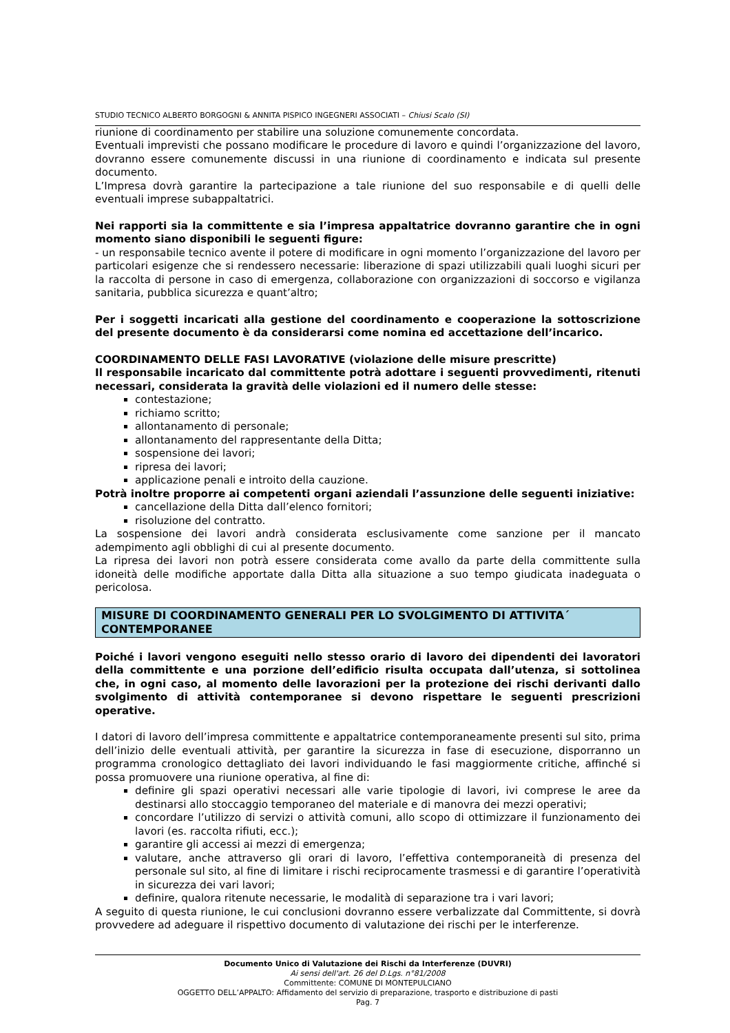STUDIO TECNICO ALBERTO BORGOGNI & ANNITA PISPICO INGEGNERI ASSOCIATI – Chiusi Scalo (SI)
riunione di coordinamento per stabilire una soluzione comunemente concordata.
Eventuali imprevisti che possano modificare le procedure di lavoro e quindi l’organizzazione del lavoro, dovranno essere comunemente discussi in una riunione di coordinamento e indicata sul presente documento.
L’Impresa dovrà garantire la partecipazione a tale riunione del suo responsabile e di quelli delle eventuali imprese subappaltatrici.
Nei rapporti sia la committente e sia l’impresa appaltatrice dovranno garantire che in ogni momento siano disponibili le seguenti figure:
- un responsabile tecnico avente il potere di modificare in ogni momento l’organizzazione del lavoro per particolari esigenze che si rendessero necessarie: liberazione di spazi utilizzabili quali luoghi sicuri per la raccolta di persone in caso di emergenza, collaborazione con organizzazioni di soccorso e vigilanza sanitaria, pubblica sicurezza e quant’altro;
Per i soggetti incaricati alla gestione del coordinamento e cooperazione la sottoscrizione del presente documento è da considerarsi come nomina ed accettazione dell’incarico.
COORDINAMENTO DELLE FASI LAVORATIVE (violazione delle misure prescritte)
Il responsabile incaricato dal committente potrà adottare i seguenti provvedimenti, ritenuti necessari, considerata la gravità delle violazioni ed il numero delle stesse:
contestazione;
richiamo scritto;
allontanamento di personale;
allontanamento del rappresentante della Ditta;
sospensione dei lavori;
ripresa dei lavori;
applicazione penali e introito della cauzione.
Potrà inoltre proporre ai competenti organi aziendali l’assunzione delle seguenti iniziative:
cancellazione della Ditta dall’elenco fornitori;
risoluzione del contratto.
La sospensione dei lavori andrà considerata esclusivamente come sanzione per il mancato adempimento agli obblighi di cui al presente documento.
La ripresa dei lavori non potrà essere considerata come avallo da parte della committente sulla idoneità delle modifiche apportate dalla Ditta alla situazione a suo tempo giudicata inadeguata o pericolosa.
MISURE DI COORDINAMENTO GENERALI PER LO SVOLGIMENTO DI ATTIVITA´ CONTEMPORANEE
Poiché i lavori vengono eseguiti nello stesso orario di lavoro dei dipendenti dei lavoratori della committente e una porzione dell’edificio risulta occupata dall’utenza, si sottolinea che, in ogni caso, al momento delle lavorazioni per la protezione dei rischi derivanti dallo svolgimento di attività contemporanee si devono rispettare le seguenti prescrizioni operative.
I datori di lavoro dell’impresa committente e appaltatrice contemporaneamente presenti sul sito, prima dell’inizio delle eventuali attività, per garantire la sicurezza in fase di esecuzione, disporranno un programma cronologico dettagliato dei lavori individuando le fasi maggiormente critiche, affinché si possa promuovere una riunione operativa, al fine di:
definire gli spazi operativi necessari alle varie tipologie di lavori, ivi comprese le aree da destinarsi allo stoccaggio temporaneo del materiale e di manovra dei mezzi operativi;
concordare l’utilizzo di servizi o attività comuni, allo scopo di ottimizzare il funzionamento dei lavori (es. raccolta rifiuti, ecc.);
garantire gli accessi ai mezzi di emergenza;
valutare, anche attraverso gli orari di lavoro, l’effettiva contemporaneità di presenza del personale sul sito, al fine di limitare i rischi reciprocamente trasmessi e di garantire l’operatività in sicurezza dei vari lavori;
definire, qualora ritenute necessarie, le modalità di separazione tra i vari lavori;
A seguito di questa riunione, le cui conclusioni dovranno essere verbalizzate dal Committente, si dovrà provvedere ad adeguare il rispettivo documento di valutazione dei rischi per le interferenze.
Documento Unico di Valutazione dei Rischi da Interferenze (DUVRI)
Ai sensi dell'art. 26 del D.Lgs. n°81/2008
Committente: COMUNE DI MONTEPULCIANO
OGGETTO DELL’APPALTO: Affidamento del servizio di preparazione, trasporto e distribuzione di pasti
Pag. 7